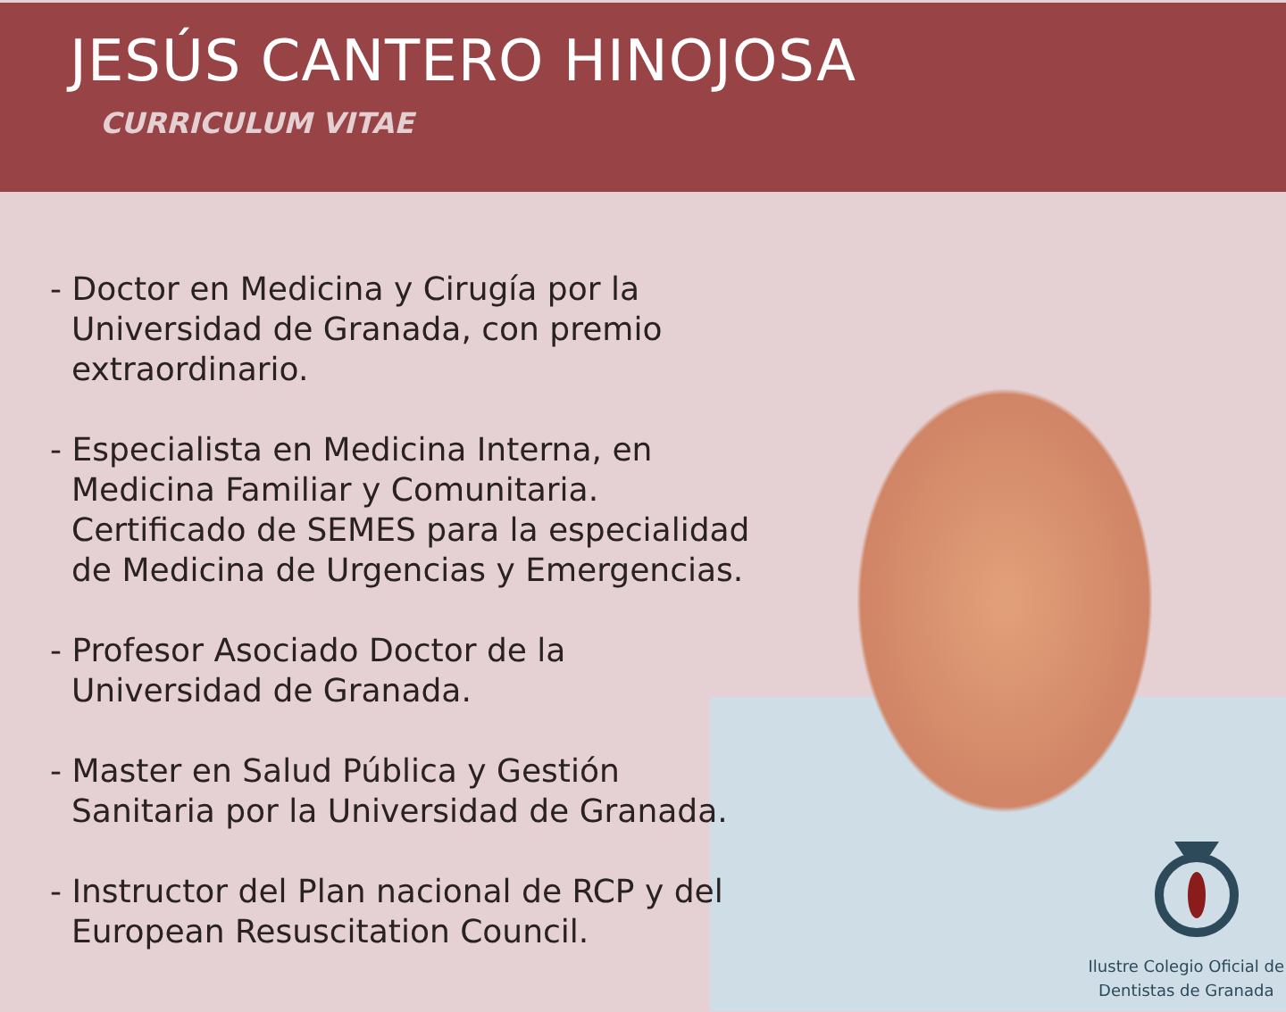JESÚS CANTERO HINOJOSA
CURRICULUM VITAE
- Doctor en Medicina y Cirugía por la Universidad de Granada, con premio extraordinario.
- Especialista en Medicina Interna, en Medicina Familiar y Comunitaria. Certificado de SEMES para la especialidad de Medicina de Urgencias y Emergencias.
- Profesor Asociado Doctor de la Universidad de Granada.
- Master en Salud Pública y Gestión Sanitaria por la Universidad de Granada.
- Instructor del Plan nacional de RCP y del European Resuscitation Council.
Ilustre Colegio Oficial de
Dentistas de Granada